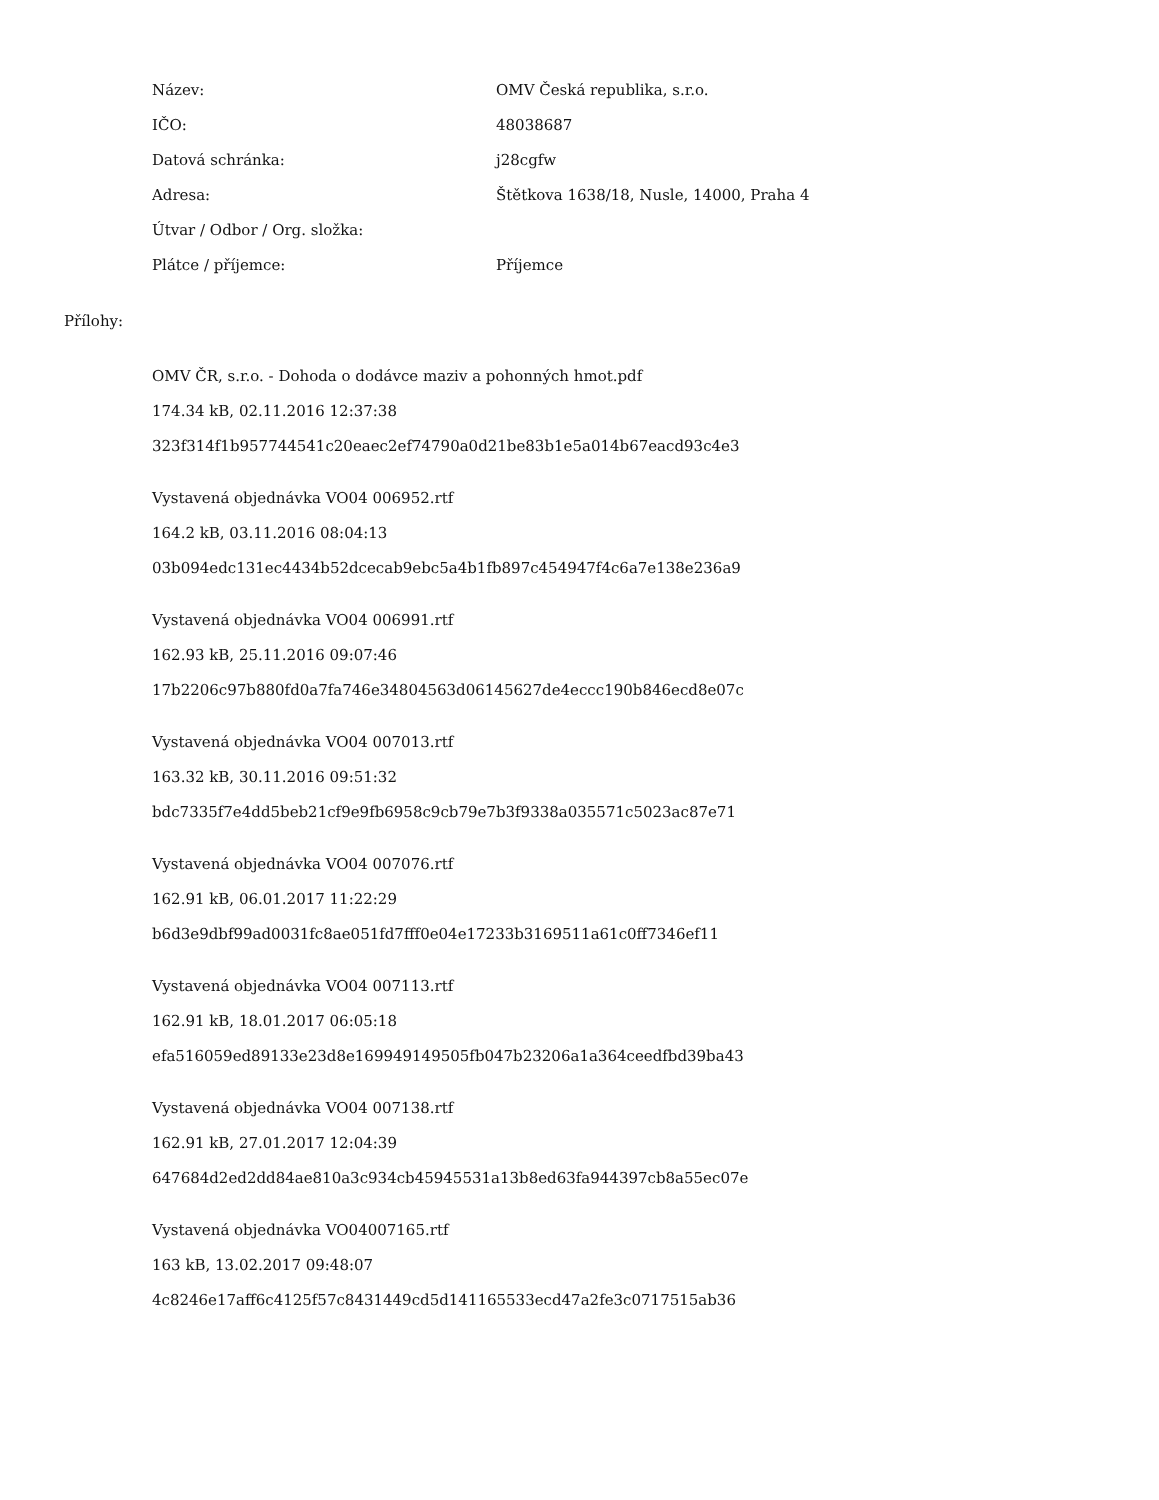| Název: | OMV Česká republika, s.r.o. |
| IČO: | 48038687 |
| Datová schránka: | j28cgfw |
| Adresa: | Štětkova 1638/18, Nusle, 14000, Praha 4 |
| Útvar / Odbor / Org. složka: | |
| Plátce / příjemce: | Příjemce |
Přílohy:
OMV ČR, s.r.o. - Dohoda o dodávce maziv a pohonných hmot.pdf
174.34 kB, 02.11.2016 12:37:38
323f314f1b957744541c20eaec2ef74790a0d21be83b1e5a014b67eacd93c4e3
Vystavená objednávka VO04 006952.rtf
164.2 kB, 03.11.2016 08:04:13
03b094edc131ec4434b52dcecab9ebc5a4b1fb897c454947f4c6a7e138e236a9
Vystavená objednávka VO04 006991.rtf
162.93 kB, 25.11.2016 09:07:46
17b2206c97b880fd0a7fa746e34804563d06145627de4eccc190b846ecd8e07c
Vystavená objednávka VO04 007013.rtf
163.32 kB, 30.11.2016 09:51:32
bdc7335f7e4dd5beb21cf9e9fb6958c9cb79e7b3f9338a035571c5023ac87e71
Vystavená objednávka VO04 007076.rtf
162.91 kB, 06.01.2017 11:22:29
b6d3e9dbf99ad0031fc8ae051fd7fff0e04e17233b3169511a61c0ff7346ef11
Vystavená objednávka VO04 007113.rtf
162.91 kB, 18.01.2017 06:05:18
efa516059ed89133e23d8e169949149505fb047b23206a1a364ceedfbd39ba43
Vystavená objednávka VO04 007138.rtf
162.91 kB, 27.01.2017 12:04:39
647684d2ed2dd84ae810a3c934cb45945531a13b8ed63fa944397cb8a55ec07e
Vystavená objednávka VO04007165.rtf
163 kB, 13.02.2017 09:48:07
4c8246e17aff6c4125f57c8431449cd5d141165533ecd47a2fe3c0717515ab36